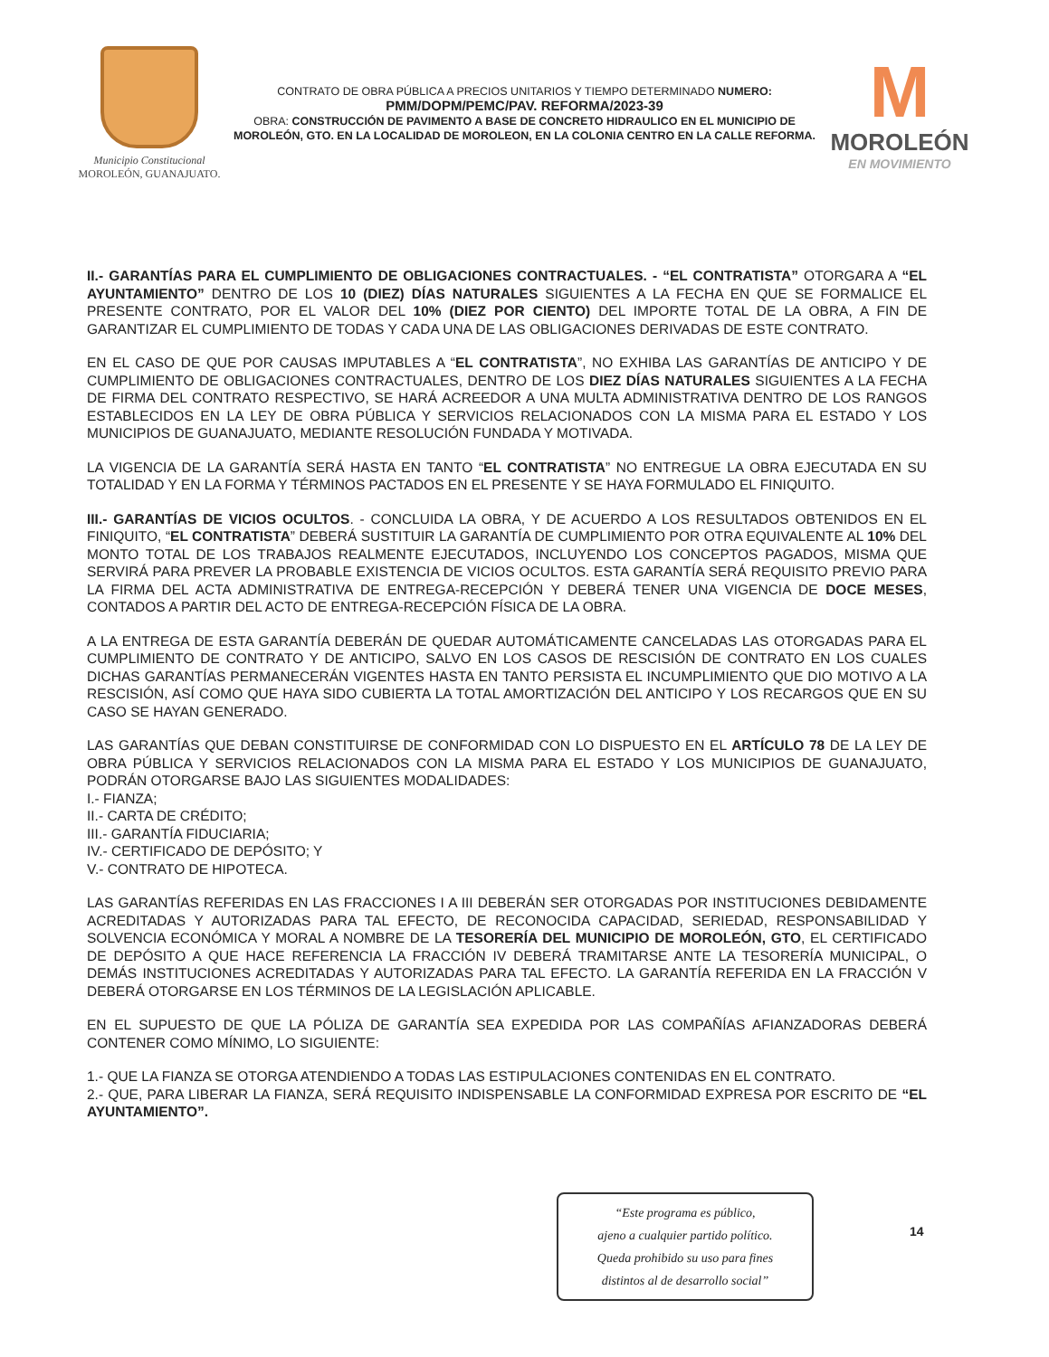Municipio Constitucional
MOROLEÓN, GUANAJUATO.
CONTRATO DE OBRA PÚBLICA A PRECIOS UNITARIOS Y TIEMPO DETERMINADO NUMERO:
PMM/DOPM/PEMC/PAV. REFORMA/2023-39
OBRA: CONSTRUCCIÓN DE PAVIMENTO A BASE DE CONCRETO HIDRAULICO EN EL MUNICIPIO DE MOROLEÓN, GTO. EN LA LOCALIDAD DE MOROLEON, EN LA COLONIA CENTRO EN LA CALLE REFORMA.
M
MOROLEÓN
EN MOVIMIENTO
II.- GARANTÍAS PARA EL CUMPLIMIENTO DE OBLIGACIONES CONTRACTUALES. - “EL CONTRATISTA” OTORGARA A “EL AYUNTAMIENTO” DENTRO DE LOS 10 (DIEZ) DÍAS NATURALES SIGUIENTES A LA FECHA EN QUE SE FORMALICE EL PRESENTE CONTRATO, POR EL VALOR DEL 10% (DIEZ POR CIENTO) DEL IMPORTE TOTAL DE LA OBRA, A FIN DE GARANTIZAR EL CUMPLIMIENTO DE TODAS Y CADA UNA DE LAS OBLIGACIONES DERIVADAS DE ESTE CONTRATO.
EN EL CASO DE QUE POR CAUSAS IMPUTABLES A “EL CONTRATISTA”, NO EXHIBA LAS GARANTÍAS DE ANTICIPO Y DE CUMPLIMIENTO DE OBLIGACIONES CONTRACTUALES, DENTRO DE LOS DIEZ DÍAS NATURALES SIGUIENTES A LA FECHA DE FIRMA DEL CONTRATO RESPECTIVO, SE HARÁ ACREEDOR A UNA MULTA ADMINISTRATIVA DENTRO DE LOS RANGOS ESTABLECIDOS EN LA LEY DE OBRA PÚBLICA Y SERVICIOS RELACIONADOS CON LA MISMA PARA EL ESTADO Y LOS MUNICIPIOS DE GUANAJUATO, MEDIANTE RESOLUCIÓN FUNDADA Y MOTIVADA.
LA VIGENCIA DE LA GARANTÍA SERÁ HASTA EN TANTO “EL CONTRATISTA” NO ENTREGUE LA OBRA EJECUTADA EN SU TOTALIDAD Y EN LA FORMA Y TÉRMINOS PACTADOS EN EL PRESENTE Y SE HAYA FORMULADO EL FINIQUITO.
III.- GARANTÍAS DE VICIOS OCULTOS. - CONCLUIDA LA OBRA, Y DE ACUERDO A LOS RESULTADOS OBTENIDOS EN EL FINIQUITO, “EL CONTRATISTA” DEBERÁ SUSTITUIR LA GARANTÍA DE CUMPLIMIENTO POR OTRA EQUIVALENTE AL 10% DEL MONTO TOTAL DE LOS TRABAJOS REALMENTE EJECUTADOS, INCLUYENDO LOS CONCEPTOS PAGADOS, MISMA QUE SERVIRÁ PARA PREVER LA PROBABLE EXISTENCIA DE VICIOS OCULTOS. ESTA GARANTÍA SERÁ REQUISITO PREVIO PARA LA FIRMA DEL ACTA ADMINISTRATIVA DE ENTREGA-RECEPCIÓN Y DEBERÁ TENER UNA VIGENCIA DE DOCE MESES, CONTADOS A PARTIR DEL ACTO DE ENTREGA-RECEPCIÓN FÍSICA DE LA OBRA.
A LA ENTREGA DE ESTA GARANTÍA DEBERÁN DE QUEDAR AUTOMÁTICAMENTE CANCELADAS LAS OTORGADAS PARA EL CUMPLIMIENTO DE CONTRATO Y DE ANTICIPO, SALVO EN LOS CASOS DE RESCISIÓN DE CONTRATO EN LOS CUALES DICHAS GARANTÍAS PERMANECERÁN VIGENTES HASTA EN TANTO PERSISTA EL INCUMPLIMIENTO QUE DIO MOTIVO A LA RESCISIÓN, ASÍ COMO QUE HAYA SIDO CUBIERTA LA TOTAL AMORTIZACIÓN DEL ANTICIPO Y LOS RECARGOS QUE EN SU CASO SE HAYAN GENERADO.
LAS GARANTÍAS QUE DEBAN CONSTITUIRSE DE CONFORMIDAD CON LO DISPUESTO EN EL ARTÍCULO 78 DE LA LEY DE OBRA PÚBLICA Y SERVICIOS RELACIONADOS CON LA MISMA PARA EL ESTADO Y LOS MUNICIPIOS DE GUANAJUATO, PODRÁN OTORGARSE BAJO LAS SIGUIENTES MODALIDADES:
I.- FIANZA;
II.- CARTA DE CRÉDITO;
III.- GARANTÍA FIDUCIARIA;
IV.- CERTIFICADO DE DEPÓSITO; Y
V.- CONTRATO DE HIPOTECA.
LAS GARANTÍAS REFERIDAS EN LAS FRACCIONES I A III DEBERÁN SER OTORGADAS POR INSTITUCIONES DEBIDAMENTE ACREDITADAS Y AUTORIZADAS PARA TAL EFECTO, DE RECONOCIDA CAPACIDAD, SERIEDAD, RESPONSABILIDAD Y SOLVENCIA ECONÓMICA Y MORAL A NOMBRE DE LA TESORERÍA DEL MUNICIPIO DE MOROLEÓN, GTO, EL CERTIFICADO DE DEPÓSITO A QUE HACE REFERENCIA LA FRACCIÓN IV DEBERÁ TRAMITARSE ANTE LA TESORERÍA MUNICIPAL, O DEMÁS INSTITUCIONES ACREDITADAS Y AUTORIZADAS PARA TAL EFECTO. LA GARANTÍA REFERIDA EN LA FRACCIÓN V DEBERÁ OTORGARSE EN LOS TÉRMINOS DE LA LEGISLACIÓN APLICABLE.
EN EL SUPUESTO DE QUE LA PÓLIZA DE GARANTÍA SEA EXPEDIDA POR LAS COMPAÑÍAS AFIANZADORAS DEBERÁ CONTENER COMO MÍNIMO, LO SIGUIENTE:
1.- QUE LA FIANZA SE OTORGA ATENDIENDO A TODAS LAS ESTIPULACIONES CONTENIDAS EN EL CONTRATO.
2.- QUE, PARA LIBERAR LA FIANZA, SERÁ REQUISITO INDISPENSABLE LA CONFORMIDAD EXPRESA POR ESCRITO DE “EL AYUNTAMIENTO”.
“Este programa es público,
ajeno a cualquier partido político.
Queda prohibido su uso para fines
distintos al de desarrollo social”
14